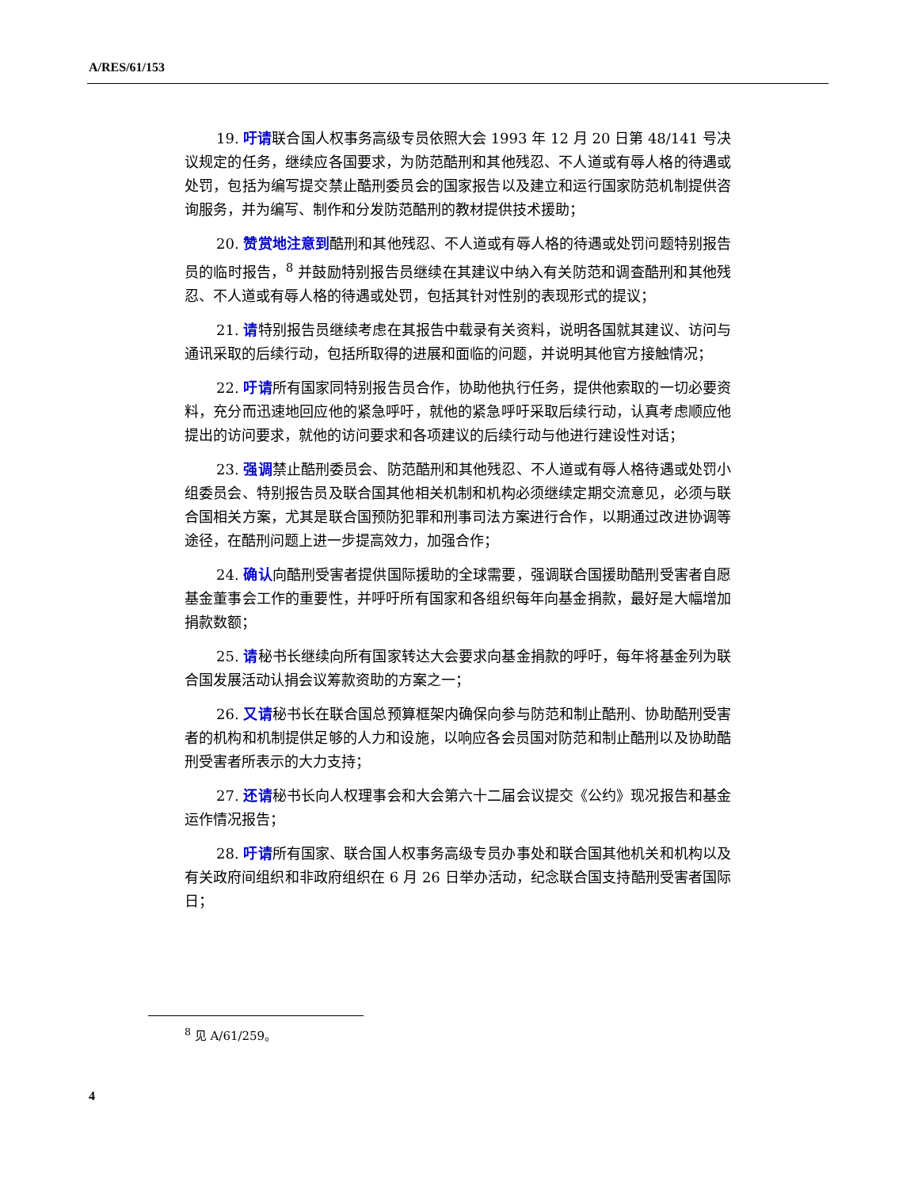A/RES/61/153
19. 吁请联合国人权事务高级专员依照大会 1993 年 12 月 20 日第 48/141 号决议规定的任务，继续应各国要求，为防范酷刑和其他残忍、不人道或有辱人格的待遇或处罚，包括为编写提交禁止酷刑委员会的国家报告以及建立和运行国家防范机制提供咨询服务，并为编写、制作和分发防范酷刑的教材提供技术援助；
20. 赞赏地注意到酷刑和其他残忍、不人道或有辱人格的待遇或处罚问题特别报告员的临时报告，<sup>8</sup> 并鼓励特别报告员继续在其建议中纳入有关防范和调查酷刑和其他残忍、不人道或有辱人格的待遇或处罚，包括其针对性别的表现形式的提议；
21. 请特别报告员继续考虑在其报告中载录有关资料，说明各国就其建议、访问与通讯采取的后续行动，包括所取得的进展和面临的问题，并说明其他官方接触情况；
22. 吁请所有国家同特别报告员合作，协助他执行任务，提供他索取的一切必要资料，充分而迅速地回应他的紧急呼吁，就他的紧急呼吁采取后续行动，认真考虑顺应他提出的访问要求，就他的访问要求和各项建议的后续行动与他进行建设性对话；
23. 强调禁止酷刑委员会、防范酷刑和其他残忍、不人道或有辱人格待遇或处罚小组委员会、特别报告员及联合国其他相关机制和机构必须继续定期交流意见，必须与联合国相关方案，尤其是联合国预防犯罪和刑事司法方案进行合作，以期通过改进协调等途径，在酷刑问题上进一步提高效力，加强合作；
24. 确认向酷刑受害者提供国际援助的全球需要，强调联合国援助酷刑受害者自愿基金董事会工作的重要性，并呼吁所有国家和各组织每年向基金捐款，最好是大幅增加捐款数额；
25. 请秘书长继续向所有国家转达大会要求向基金捐款的呼吁，每年将基金列为联合国发展活动认捐会议筹款资助的方案之一；
26. 又请秘书长在联合国总预算框架内确保向参与防范和制止酷刑、协助酷刑受害者的机构和机制提供足够的人力和设施，以响应各会员国对防范和制止酷刑以及协助酷刑受害者所表示的大力支持；
27. 还请秘书长向人权理事会和大会第六十二届会议提交《公约》现况报告和基金运作情况报告；
28. 吁请所有国家、联合国人权事务高级专员办事处和联合国其他机关和机构以及有关政府间组织和非政府组织在 6 月 26 日举办活动，纪念联合国支持酷刑受害者国际日；
<sup>8</sup> 见 A/61/259。
4